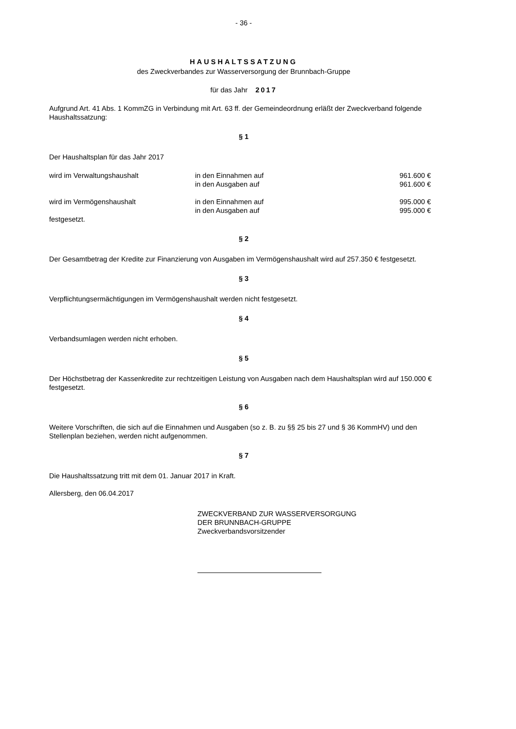- 36 -
HAUSHALTSSATZUNG
des Zweckverbandes zur Wasserversorgung der Brunnbach-Gruppe
für das Jahr 2017
Aufgrund Art. 41 Abs. 1 KommZG in Verbindung mit Art. 63 ff. der Gemeindeordnung erläßt der Zweckverband folgende Haushaltssatzung:
§ 1
Der Haushaltsplan für das Jahr 2017
| wird im Verwaltungshaushalt | in den Einnahmen auf | 961.600 € |
| | in den Ausgaben auf | 961.600 € |
| wird im Vermögenshaushalt | in den Einnahmen auf | 995.000 € |
| | in den Ausgaben auf | 995.000 € |
festgesetzt.
§ 2
Der Gesamtbetrag der Kredite zur Finanzierung von Ausgaben im Vermögenshaushalt wird auf 257.350 € festgesetzt.
§ 3
Verpflichtungsermächtigungen im Vermögenshaushalt werden nicht festgesetzt.
§ 4
Verbandsumlagen werden nicht erhoben.
§ 5
Der Höchstbetrag der Kassenkredite zur rechtzeitigen Leistung von Ausgaben nach dem Haushaltsplan wird auf 150.000 € festgesetzt.
§ 6
Weitere Vorschriften, die sich auf die Einnahmen und Ausgaben (so z. B. zu §§ 25 bis 27 und § 36 KommHV) und den Stellenplan beziehen, werden nicht aufgenommen.
§ 7
Die Haushaltssatzung tritt mit dem 01. Januar 2017 in Kraft.
Allersberg, den 06.04.2017
ZWECKVERBAND ZUR WASSERVERSORGUNG
DER BRUNNBACH-GRUPPE
Zweckverbandsvorsitzender